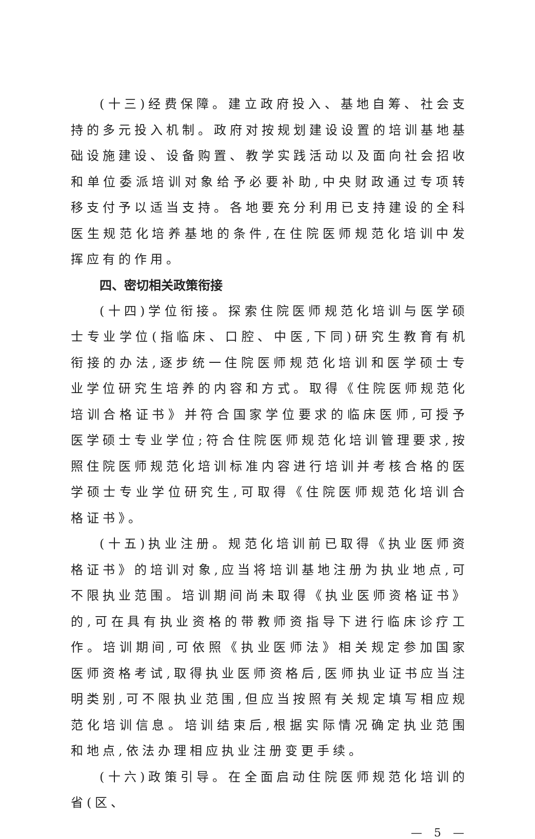(十三)经费保障。建立政府投入、基地自筹、社会支持的多元投入机制。政府对按规划建设设置的培训基地基础设施建设、设备购置、教学实践活动以及面向社会招收和单位委派培训对象给予必要补助,中央财政通过专项转移支付予以适当支持。各地要充分利用已支持建设的全科医生规范化培养基地的条件,在住院医师规范化培训中发挥应有的作用。
四、密切相关政策衔接
(十四)学位衔接。探索住院医师规范化培训与医学硕士专业学位(指临床、口腔、中医,下同)研究生教育有机衔接的办法,逐步统一住院医师规范化培训和医学硕士专业学位研究生培养的内容和方式。取得《住院医师规范化培训合格证书》并符合国家学位要求的临床医师,可授予医学硕士专业学位;符合住院医师规范化培训管理要求,按照住院医师规范化培训标准内容进行培训并考核合格的医学硕士专业学位研究生,可取得《住院医师规范化培训合格证书》。
(十五)执业注册。规范化培训前已取得《执业医师资格证书》的培训对象,应当将培训基地注册为执业地点,可不限执业范围。培训期间尚未取得《执业医师资格证书》的,可在具有执业资格的带教师资指导下进行临床诊疗工作。培训期间,可依照《执业医师法》相关规定参加国家医师资格考试,取得执业医师资格后,医师执业证书应当注明类别,可不限执业范围,但应当按照有关规定填写相应规范化培训信息。培训结束后,根据实际情况确定执业范围和地点,依法办理相应执业注册变更手续。
(十六)政策引导。在全面启动住院医师规范化培训的省(区、
— 5 —